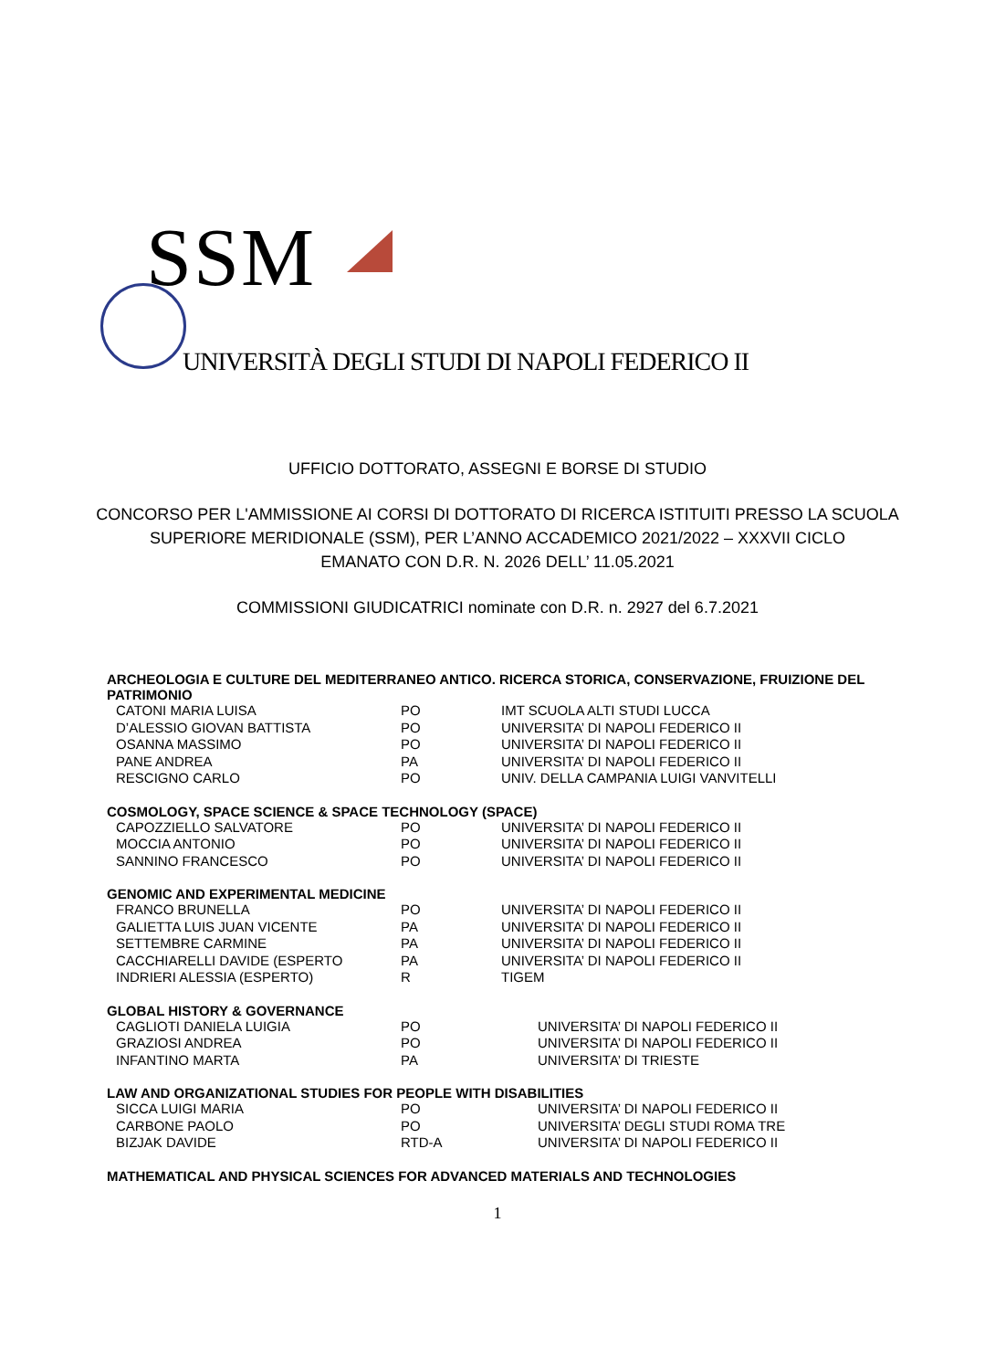SSM
UNIVERSITÀ DEGLI STUDI DI NAPOLI FEDERICO II
UFFICIO DOTTORATO, ASSEGNI E BORSE DI STUDIO
CONCORSO PER L'AMMISSIONE AI CORSI DI DOTTORATO DI RICERCA ISTITUITI PRESSO LA SCUOLA
SUPERIORE MERIDIONALE (SSM), PER L’ANNO ACCADEMICO 2021/2022 – XXXVII CICLO
EMANATO CON D.R. N. 2026 DELL’ 11.05.2021
COMMISSIONI GIUDICATRICI nominate con D.R. n. 2927 del 6.7.2021
| ARCHEOLOGIA E CULTURE DEL MEDITERRANEO ANTICO. RICERCA STORICA, CONSERVAZIONE, FRUIZIONE DEL PATRIMONIO | | |
| --- | --- | --- |
| CATONI MARIA LUISA | PO | IMT SCUOLA ALTI STUDI LUCCA |
| D’ALESSIO GIOVAN BATTISTA | PO | UNIVERSITA’ DI NAPOLI FEDERICO II |
| OSANNA MASSIMO | PO | UNIVERSITA’ DI NAPOLI FEDERICO II |
| PANE ANDREA | PA | UNIVERSITA’ DI NAPOLI FEDERICO II |
| RESCIGNO CARLO | PO | UNIV. DELLA CAMPANIA LUIGI VANVITELLI |
| COSMOLOGY, SPACE SCIENCE & SPACE TECHNOLOGY (SPACE) | | |
| --- | --- | --- |
| CAPOZZIELLO SALVATORE | PO | UNIVERSITA’ DI NAPOLI FEDERICO II |
| MOCCIA ANTONIO | PO | UNIVERSITA’ DI NAPOLI FEDERICO II |
| SANNINO FRANCESCO | PO | UNIVERSITA’ DI NAPOLI FEDERICO II |
| GENOMIC AND EXPERIMENTAL MEDICINE | | |
| --- | --- | --- |
| FRANCO BRUNELLA | PO | UNIVERSITA’ DI NAPOLI FEDERICO II |
| GALIETTA LUIS JUAN VICENTE | PA | UNIVERSITA’ DI NAPOLI FEDERICO II |
| SETTEMBRE CARMINE | PA | UNIVERSITA’ DI NAPOLI FEDERICO II |
| CACCHIARELLI DAVIDE (ESPERTO | PA | UNIVERSITA’ DI NAPOLI FEDERICO II |
| INDRIERI ALESSIA (ESPERTO) | R | TIGEM |
| GLOBAL HISTORY & GOVERNANCE | | |
| --- | --- | --- |
| CAGLIOTI DANIELA LUIGIA | PO | UNIVERSITA’ DI NAPOLI FEDERICO II |
| GRAZIOSI ANDREA | PO | UNIVERSITA’ DI NAPOLI FEDERICO II |
| INFANTINO MARTA | PA | UNIVERSITA’ DI TRIESTE |
| LAW AND ORGANIZATIONAL STUDIES FOR PEOPLE WITH DISABILITIES | | |
| --- | --- | --- |
| SICCA LUIGI MARIA | PO | UNIVERSITA’ DI NAPOLI FEDERICO II |
| CARBONE PAOLO | PO | UNIVERSITA’ DEGLI STUDI ROMA TRE |
| BIZJAK DAVIDE | RTD-A | UNIVERSITA’ DI NAPOLI FEDERICO II |
MATHEMATICAL AND PHYSICAL SCIENCES FOR ADVANCED MATERIALS AND TECHNOLOGIES
1